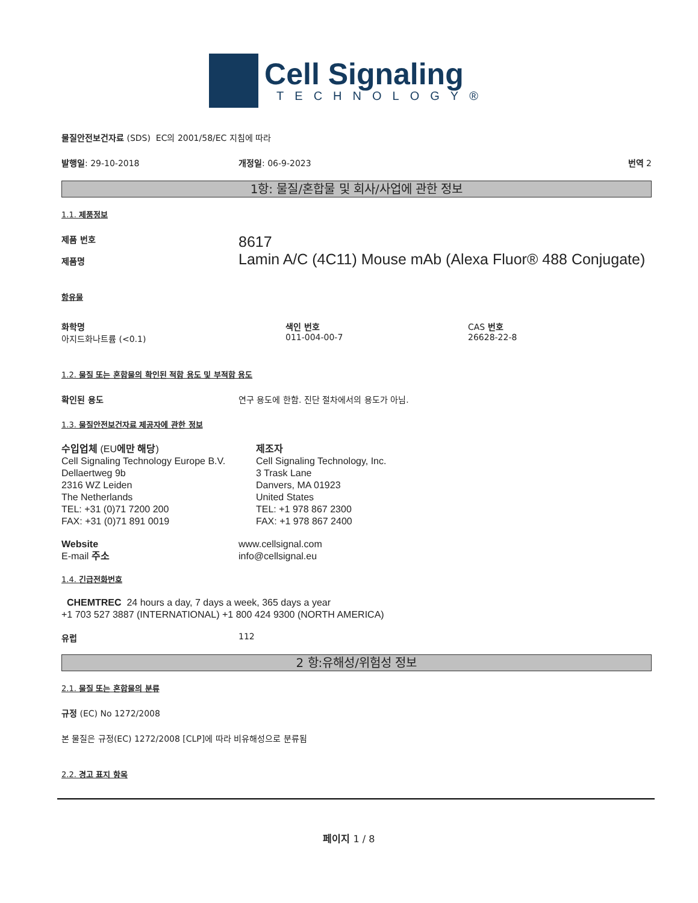Cell Signaling
TECHNOLOGY®
물질안전보건자료 (SDS) EC의 2001/58/EC 지침에 따라
발행일: 29-10-2018 개정일: 06-9-2023 번역 2
1항: 물질/혼합물 및 회사/사업에 관한 정보
1.1. 제품정보
제품 번호
제품명
8617
Lamin A/C (4C11) Mouse mAb (Alexa Fluor® 488 Conjugate)
함유물
화학명
아지드화나트륨 (<0.1)
색인 번호
011-004-00-7
CAS 번호
26628-22-8
1.2. 물질 또는 혼합물의 확인된 적합 용도 및 부적합 용도
확인된 용도 연구 용도에 한함. 진단 절차에서의 용도가 아님.
1.3. 물질안전보건자료 제공자에 관한 정보
수입업체 (EU에만 해당)
Cell Signaling Technology Europe B.V.
Dellaertweg 9b
2316 WZ Leiden
The Netherlands
TEL: +31 (0)71 7200 200
FAX: +31 (0)71 891 0019
제조자
Cell Signaling Technology, Inc.
3 Trask Lane
Danvers, MA 01923
United States
TEL: +1 978 867 2300
FAX: +1 978 867 2400
Website
E-mail 주소
www.cellsignal.com
info@cellsignal.eu
1.4. 긴급전화번호
CHEMTREC 24 hours a day, 7 days a week, 365 days a year
+1 703 527 3887 (INTERNATIONAL) +1 800 424 9300 (NORTH AMERICA)
유럽 112
2 항:유해성/위험성 정보
2.1. 물질 또는 혼합물의 분류
규정 (EC) No 1272/2008
본 물질은 규정(EC) 1272/2008 [CLP]에 따라 비유해성으로 분류됨
2.2. 경고 표지 항목
페이지 1 / 8